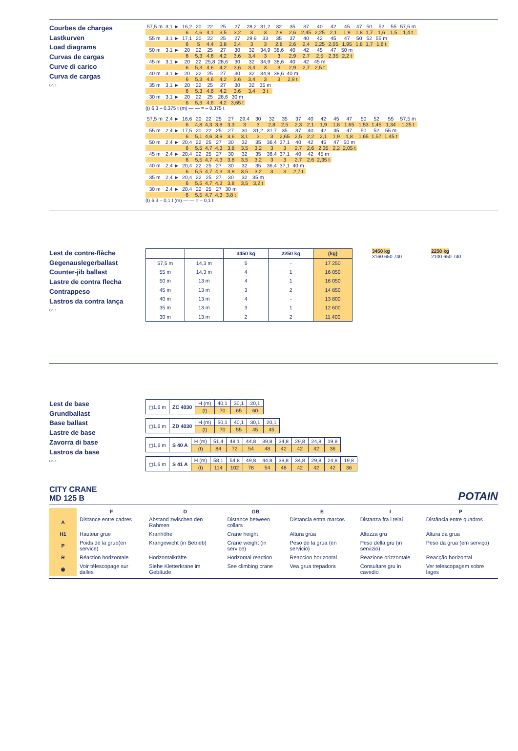Courbes de charges
Lastkurven
Load diagrams
Curvas de cargas
Curve di carico
Curva de cargas
LYL 1
| 57,5 m | 3,1 ► | 16,2 | 20 | 22 | 25 | 27 | 28,2 | 31,2 | 32 | 35 | 37 | 40 | 42 | 45 | 47 | 50 | 52 | 55 | 57,5 m |
| | | 6 | 4,6 | 4,1 | 3,5 | 3,2 | 3 | 3 | 2,9 | 2,6 | 2,45 | 2,25 | 2,1 | 1,9 | 1,8 | 1,7 | 1,6 | 1,5 | 1,4 t |
| 55 m | 3,1 ► | 17,1 | 20 | 22 | 25 | 27 | 29,9 | 33 | 35 | 37 | 40 | 42 | 45 | 47 | 50 | 52 | 55 m | | |
| | | 6 | 5 | 4,4 | 3,8 | 3,4 | 3 | 3 | 2,8 | 2,6 | 2,4 | 2,25 | 2,05 | 1,95 | 1,8 | 1,7 | 1,6 t | | |
| 50 m | 3,1 ► | 20 | 22 | 25 | 27 | 30 | 32 | 34,9 | 38,6 | 40 | 42 | 45 | 47 | 50 m | | | | | |
| | | 6 | 5,3 | 4,6 | 4,2 | 3,6 | 3,4 | 3 | 3 | 2,9 | 2,7 | 2,5 | 2,35 | 2,2 t | | | | | |
| 45 m | 3,1 ► | 20 | 22 | 25,8 | 28,6 | 30 | 32 | 34,9 | 38,6 | 40 | 42 | 45 m | | | | | | | |
| | | 6 | 5,3 | 4,6 | 4,2 | 3,6 | 3,4 | 3 | 3 | 2,9 | 2,7 | 2,5 t | | | | | | | |
| 40 m | 3,1 ► | 20 | 22 | 25 | 27 | 30 | 32 | 34,9 | 38,6 | 40 m | | | | | | | | | |
| | | 6 | 5,3 | 4,6 | 4,2 | 3,6 | 3,4 | 3 | 3 | 2,9 t | | | | | | | | | |
| 35 m | 3,1 ► | 20 | 22 | 25 | 27 | 30 | 32 | 35 m | | | | | | | | | | | |
| | | 6 | 5,3 | 4,6 | 4,2 | 3,6 | 3,4 | 3 t | | | | | | | | | | | |
| 30 m | 3,1 ► | 20 | 22 | 25 | 28,6 | 30 m | | | | | | | | | | | | | |
| | | 6 | 5,3 | 4,6 | 4,2 | 3,65 t | | | | | | | | | | | | | |
(t) 6 3 – 0,375 t (m) — — = – 0,375 t
| 57,5 m | 2,4 ► | 16,6 | 20 | 22 | 25 | 27 | 29,4 | 30 | 32 | 35 | 37 | 40 | 42 | 45 | 47 | 50 | 52 | 55 | 57,5 m |
| | | 6 | 4,8 | 4,3 | 3,8 | 3,3 | 3 | 3 | 2,8 | 2,5 | 2,3 | 2,1 | 1,9 | 1,8 | 1,65 | 1,53 | 1,45 | 1,34 | 1,25 t |
| 55 m | 2,4 ► | 17,5 | 20 | 22 | 25 | 27 | 30 | 31,2 | 31,7 | 35 | 37 | 40 | 42 | 45 | 47 | 50 | 52 | 55 m | |
| | | 6 | 5,1 | 4,6 | 3,9 | 3,6 | 3,1 | 3 | 3 | 2,65 | 2,5 | 2,2 | 2,1 | 1,9 | 1,8 | 1,65 | 1,57 | 1,45 t | |
| 50 m | 2,4 ► | 20,4 | 22 | 25 | 27 | 30 | 32 | 35 | 36,4 | 37,1 | 40 | 42 | 45 | 47 | 50 m | | | | |
| | | 6 | 5,5 | 4,7 | 4,3 | 3,8 | 3,5 | 3,2 | 3 | 3 | 2,7 | 2,6 | 2,35 | 2,2 | 2,05 t | | | | |
| 45 m | 2,4 ► | 20,4 | 22 | 25 | 27 | 30 | 32 | 35 | 36,4 | 37,1 | 40 | 42 | 45 m | | | | | | |
| | | 6 | 5,5 | 4,7 | 4,3 | 3,8 | 3,5 | 3,2 | 3 | 3 | 2,7 | 2,6 | 2,35 t | | | | | | |
| 40 m | 2,4 ► | 20,4 | 22 | 25 | 27 | 30 | 32 | 35 | 36,4 | 37,1 | 40 m | | | | | | | | |
| | | 6 | 5,5 | 4,7 | 4,3 | 3,8 | 3,5 | 3,2 | 3 | 3 | 2,7 t | | | | | | | | |
| 35 m | 2,4 ► | 20,4 | 22 | 25 | 27 | 30 | 32 | 35 m | | | | | | | | | | | |
| | | 6 | 5,5 | 4,7 | 4,3 | 3,8 | 3,5 | 3,2 t | | | | | | | | | | | |
| 30 m | 2,4 ► | 20,4 | 22 | 25 | 27 | 30 m | | | | | | | | | | | | | |
| | | 6 | 5,5 | 4,7 | 4,3 | 3,8 t | | | | | | | | | | | | | |
(t) 6 3 – 0,1 t (m) — — = – 0,1 t
Lest de contre-flèche
Gegenauslegerballast
Counter-jib ballast
Lastre de contra flecha
Contrappeso
Lastros da contra lança
LYL 1
| | | 3450 kg | 2250 kg | (kg) |
| --- | --- | --- | --- | --- |
| 57,5 m | 14,3 m | 5 | - | 17 250 |
| 55 m | 14,3 m | 4 | 1 | 16 050 |
| 50 m | 13 m | 4 | 1 | 16 050 |
| 45 m | 13 m | 3 | 2 | 14 850 |
| 40 m | 13 m | 4 | - | 13 800 |
| 35 m | 13 m | 3 | 1 | 12 600 |
| 30 m | 13 m | 2 | 2 | 11 400 |
3450 kg
3160 650 740
2250 kg
2100 650 740
Lest de base
Grundballast
Base ballast
Lastre de base
Zavorra di base
Lastros da base
LYL 1
| ◻1,6 m | ZC 4030 | H (m) | 40,1 | 30,1 | 20,1 |
| | | (t) | 70 | 65 | 60 |
| ◻1,6 m | ZD 4030 | H (m) | 50,1 | 40,1 | 30,1 | 20,1 |
| | | (t) | 70 | 55 | 45 | 45 |
| ◻1,6 m | S 40 A | H (m) | 51,4 | 48,1 | 44,8 | 39,8 | 34,8 | 29,8 | 24,8 | 19,8 |
| | | (t) | 84 | 72 | 54 | 48 | 42 | 42 | 42 | 36 |
| ◻1,6 m | S 41 A | H (m) | 58,1 | 54,8 | 49,8 | 44,8 | 39,8 | 34,8 | 29,8 | 24,8 | 19,8 |
| | | (t) | 114 | 102 | 78 | 54 | 48 | 42 | 42 | 42 | 36 |
CITY CRANE
MD 125 B
POTAIN
| | F | D | GB | E | I | P |
| --- | --- | --- | --- | --- | --- | --- |
| A | Distance entre cadres | Abstand zwischen den Rahmen | Distance between collars | Distancia entra marcos | Distanza fra i telai | Distância entre quadros |
| H1 | Hauteur grue | Kranhöhe | Crane height | Altura grúa | Altezza gru | Altura da grua |
| P | Poids de la grue(en service) | Krangewicht (in Betrieb) | Crane weight (in service) | Peso de la grúa (en servicio) | Peso della gru (in servizio) | Peso da grua (em serviço) |
| R | Réaction horizontale | Horizontalkräfte | Horizontal reaction | Reaccion horizontal | Reazione orizzontale | Reacção horizontal |
| ◉ | Voir télescopage sur dalles | Siehe Kletterkrane im Gebäude | See climbing crane | Vea grua trepadora | Consultare gru in cavedio | Ver telescopagem sobre lages |